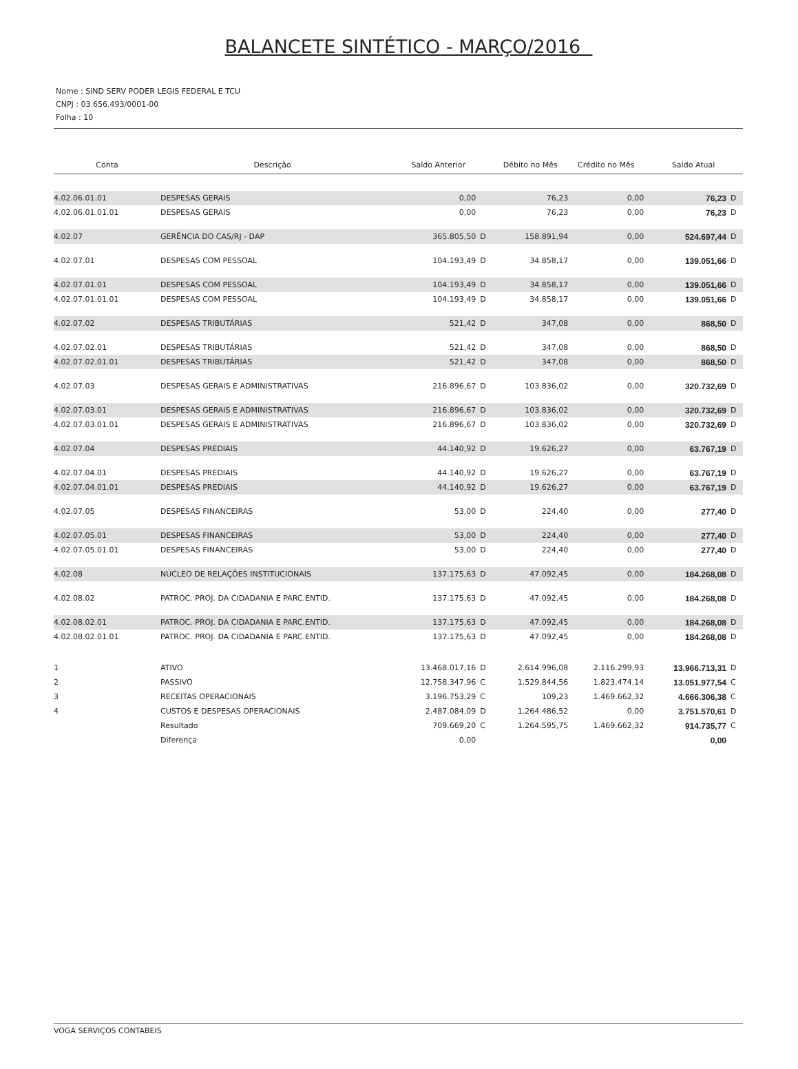BALANCETE SINTÉTICO - MARÇO/2016
Nome : SIND SERV PODER LEGIS FEDERAL E TCU
CNPJ : 03.656.493/0001-00
Folha : 10
| Conta | Descrição | Saldo Anterior | | Débito no Mês | Crédito no Mês | Saldo Atual | |
| --- | --- | --- | --- | --- | --- | --- | --- |
| 4.02.06.01.01 | DESPESAS GERAIS | 0,00 | | 76,23 | 0,00 | 76,23 | D |
| 4.02.06.01.01.01 | DESPESAS GERAIS | 0,00 | | 76,23 | 0,00 | 76,23 | D |
| 4.02.07 | GERÊNCIA DO CAS/RJ - DAP | 365.805,50 | D | 158.891,94 | 0,00 | 524.697,44 | D |
| 4.02.07.01 | DESPESAS COM PESSOAL | 104.193,49 | D | 34.858,17 | 0,00 | 139.051,66 | D |
| 4.02.07.01.01 | DESPESAS COM PESSOAL | 104.193,49 | D | 34.858,17 | 0,00 | 139.051,66 | D |
| 4.02.07.01.01.01 | DESPESAS COM PESSOAL | 104.193,49 | D | 34.858,17 | 0,00 | 139.051,66 | D |
| 4.02.07.02 | DESPESAS TRIBUTÁRIAS | 521,42 | D | 347,08 | 0,00 | 868,50 | D |
| 4.02.07.02.01 | DESPESAS TRIBUTÁRIAS | 521,42 | D | 347,08 | 0,00 | 868,50 | D |
| 4.02.07.02.01.01 | DESPESAS TRIBUTÁRIAS | 521,42 | D | 347,08 | 0,00 | 868,50 | D |
| 4.02.07.03 | DESPESAS GERAIS E ADMINISTRATIVAS | 216.896,67 | D | 103.836,02 | 0,00 | 320.732,69 | D |
| 4.02.07.03.01 | DESPESAS GERAIS E ADMINISTRATIVAS | 216.896,67 | D | 103.836,02 | 0,00 | 320.732,69 | D |
| 4.02.07.03.01.01 | DESPESAS GERAIS E ADMINISTRATIVAS | 216.896,67 | D | 103.836,02 | 0,00 | 320.732,69 | D |
| 4.02.07.04 | DESPESAS PREDIAIS | 44.140,92 | D | 19.626,27 | 0,00 | 63.767,19 | D |
| 4.02.07.04.01 | DESPESAS PREDIAIS | 44.140,92 | D | 19.626,27 | 0,00 | 63.767,19 | D |
| 4.02.07.04.01.01 | DESPESAS PREDIAIS | 44.140,92 | D | 19.626,27 | 0,00 | 63.767,19 | D |
| 4.02.07.05 | DESPESAS FINANCEIRAS | 53,00 | D | 224,40 | 0,00 | 277,40 | D |
| 4.02.07.05.01 | DESPESAS FINANCEIRAS | 53,00 | D | 224,40 | 0,00 | 277,40 | D |
| 4.02.07.05.01.01 | DESPESAS FINANCEIRAS | 53,00 | D | 224,40 | 0,00 | 277,40 | D |
| 4.02.08 | NÚCLEO DE RELAÇÕES INSTITUCIONAIS | 137.175,63 | D | 47.092,45 | 0,00 | 184.268,08 | D |
| 4.02.08.02 | PATROC. PROJ. DA CIDADANIA E PARC.ENTID. | 137.175,63 | D | 47.092,45 | 0,00 | 184.268,08 | D |
| 4.02.08.02.01 | PATROC. PROJ. DA CIDADANIA E PARC.ENTID. | 137.175,63 | D | 47.092,45 | 0,00 | 184.268,08 | D |
| 4.02.08.02.01.01 | PATROC. PROJ. DA CIDADANIA E PARC.ENTID. | 137.175,63 | D | 47.092,45 | 0,00 | 184.268,08 | D |
| 1 | ATIVO | 13.468.017,16 | D | 2.614.996,08 | 2.116.299,93 | 13.966.713,31 | D |
| 2 | PASSIVO | 12.758.347,96 | C | 1.529.844,56 | 1.823.474,14 | 13.051.977,54 | C |
| 3 | RECEITAS OPERACIONAIS | 3.196.753,29 | C | 109,23 | 1.469.662,32 | 4.666.306,38 | C |
| 4 | CUSTOS E DESPESAS OPERACIONAIS | 2.487.084,09 | D | 1.264.486,52 | 0,00 | 3.751.570,61 | D |
| | Resultado | 709.669,20 | C | 1.264.595,75 | 1.469.662,32 | 914.735,77 | C |
| | Diferença | 0,00 | | | | 0,00 | |
VOGA SERVIÇOS CONTABEIS